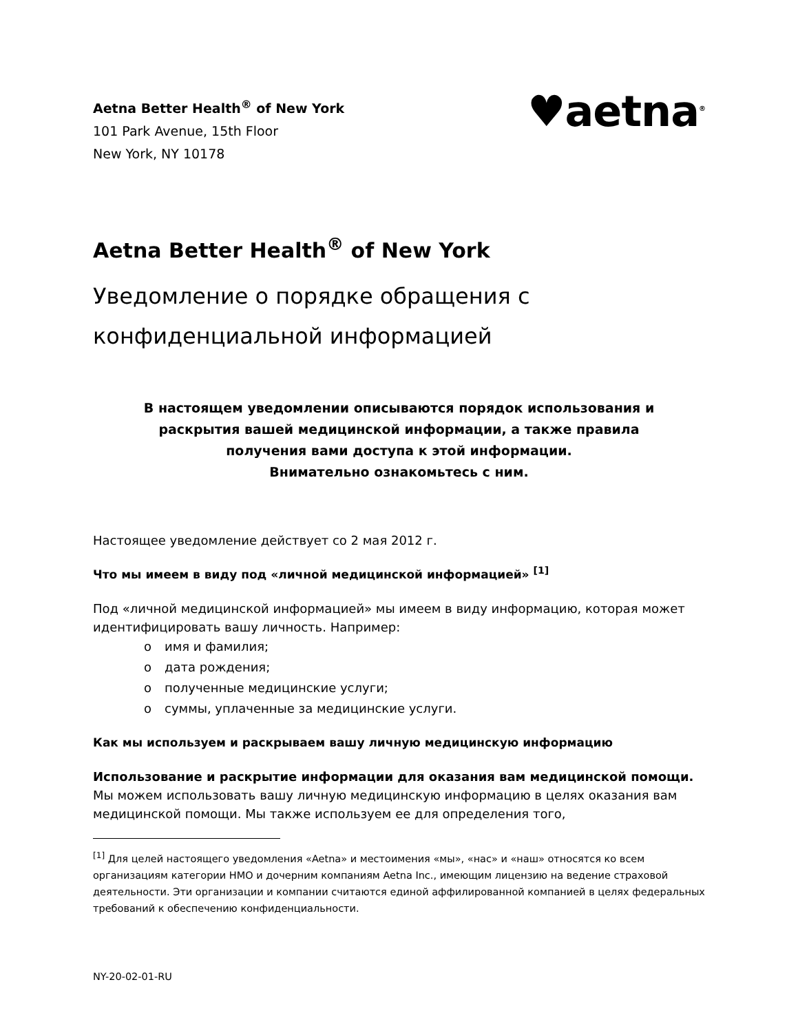Aetna Better Health<sup>®</sup> of New York
101 Park Avenue, 15th Floor
New York, NY 10178
♥aetna<sup>®</sup>
Aetna Better Health<sup>®</sup> of New York
Уведомление о порядке обращения с
конфиденциальной информацией
В настоящем уведомлении описываются порядок использования и
раскрытия вашей медицинской информации, а также правила
получения вами доступа к этой информации.
Внимательно ознакомьтесь с ним.
Настоящее уведомление действует со 2 мая 2012 г.
Что мы имеем в виду под «личной медицинской информацией» <sup>[1]</sup>
Под «личной медицинской информацией» мы имеем в виду информацию, которая может идентифицировать вашу личность. Например:
o имя и фамилия;
o дата рождения;
o полученные медицинские услуги;
o суммы, уплаченные за медицинские услуги.
Как мы используем и раскрываем вашу личную медицинскую информацию
Использование и раскрытие информации для оказания вам медицинской помощи. Мы можем использовать вашу личную медицинскую информацию в целях оказания вам медицинской помощи. Мы также используем ее для определения того,
<sup>[1]</sup> Для целей настоящего уведомления «Aetna» и местоимения «мы», «нас» и «наш» относятся ко всем организациям категории HMO и дочерним компаниям Aetna Inc., имеющим лицензию на ведение страховой деятельности. Эти организации и компании считаются единой аффилированной компанией в целях федеральных требований к обеспечению конфиденциальности.
NY-20-02-01-RU